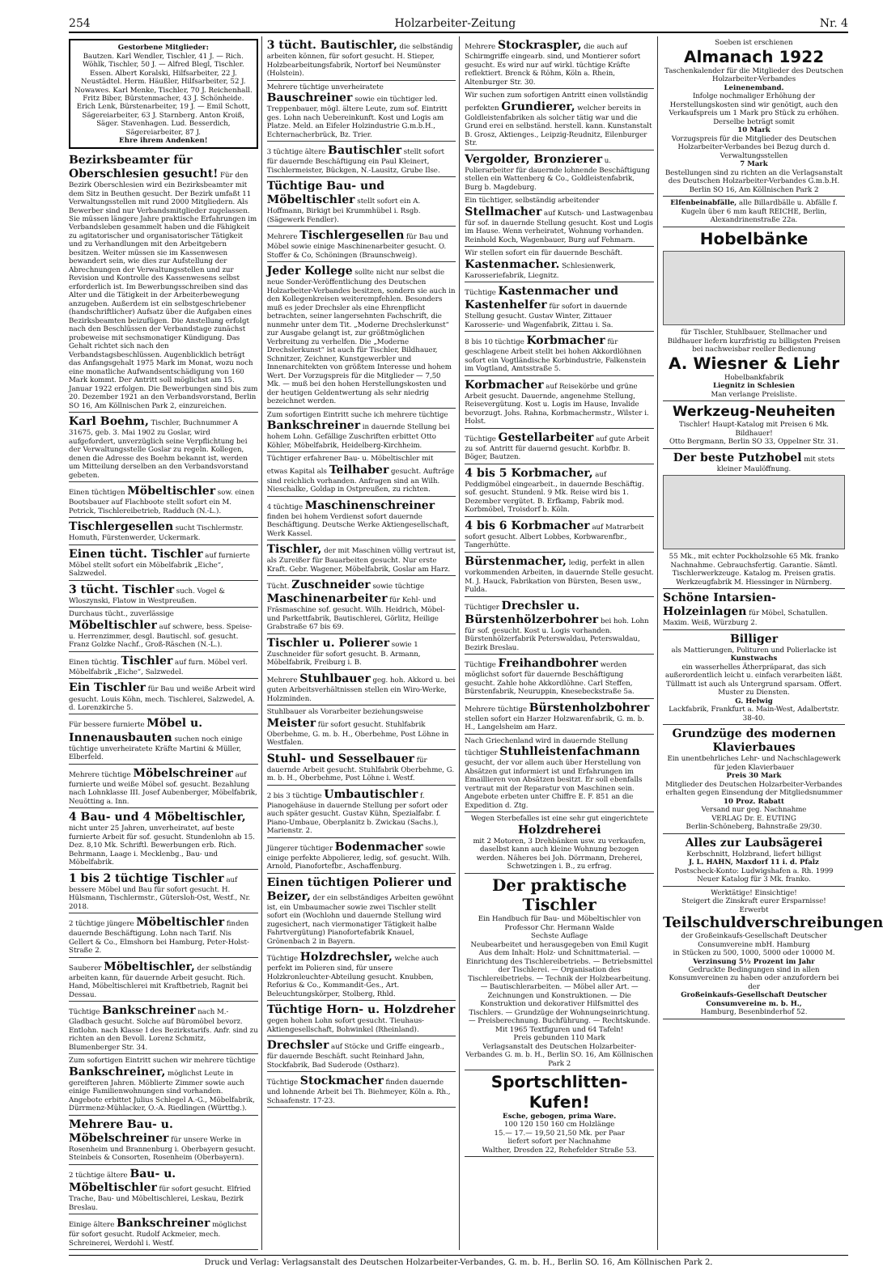254 Holzarbeiter-Zeitung Nr. 4
Gestorbene Mitglieder:
Bautzen. Karl Wendler, Tischler, 41 J. — Rich. Wöhlk, Tischler, 50 J. — Alfred Blegl, Tischler. Essen. Albert Koralski, Hilfsarbeiter, 22 J. Neustädtel. Herm. Häußler, Hilfsarbeiter, 52 J. Nowawes. Karl Menke, Tischler, 70 J. Reichenhall. Fritz Biber, Bürstenmacher, 43 J. Schönheide. Erich Lenk, Bürstenarbeiter, 19 J. — Emil Schott, Sägereiarbeiter, 63 J. Starnberg. Anton Kroiß, Säger. Stavenhagen. Lud. Besserdich, Sägereiarbeiter, 87 J.
Ehre ihrem Andenken!
Bezirksbeamter für Oberschlesien gesucht! Für den Bezirk Oberschlesien wird ein Bezirksbeamter mit dem Sitz in Beuthen gesucht. Der Bezirk umfaßt 11 Verwaltungsstellen mit rund 2000 Mitgliedern. Als Bewerber sind nur Verbandsmitglieder zugelassen. Sie müssen längere Jahre praktische Erfahrungen im Verbandsleben gesammelt haben und die Fähigkeit zu agitatorischer und organisatorischer Tätigkeit und zu Verhandlungen mit den Arbeitgebern besitzen. Weiter müssen sie im Kassenwesen bewandert sein, wie dies zur Aufstellung der Abrechnungen der Verwaltungsstellen und zur Revision und Kontrolle des Kassenwesens selbst erforderlich ist. Im Bewerbungsschreiben sind das Alter und die Tätigkeit in der Arbeiterbewegung anzugeben. Außerdem ist ein selbstgeschriebener (handschriftlicher) Aufsatz über die Aufgaben eines Bezirksbeamten beizufügen. Die Anstellung erfolgt nach den Beschlüssen der Verbandstage zunächst probeweise mit sechsmonatiger Kündigung. Das Gehalt richtet sich nach den Verbandstagsbeschlüssen. Augenblicklich beträgt das Anfangsgehalt 1975 Mark im Monat, wozu noch eine monatliche Aufwandsentschädigung von 160 Mark kommt. Der Antritt soll möglichst am 15. Januar 1922 erfolgen. Die Bewerbungen sind bis zum 20. Dezember 1921 an den Verbandsvorstand, Berlin SO 16, Am Köllnischen Park 2, einzureichen.
Karl Boehm, Tischler, Buchnummer A 31675, geb. 3. Mai 1902 zu Goslar, wird aufgefordert, unverzüglich seine Verpflichtung bei der Verwaltungsstelle Goslar zu regeln. Kollegen, denen die Adresse des Boehm bekannt ist, werden um Mitteilung derselben an den Verbandsvorstand gebeten.
Einen tüchtigen Möbeltischler sow. einen Bootsbauer auf Flachboote stellt sofort ein M. Petrick, Tischlereibetrieb, Radduch (N.-L.).
Tischlergesellen sucht Tischlermstr. Homuth, Fürstenwerder, Uckermark.
Einen tücht. Tischler auf furnierte Möbel stellt sofort ein Möbelfabrik „Eiche“, Salzwedel.
3 tücht. Tischler such. Vogel & Wloszynski, Flatow in Westpreußen.
Durchaus tücht., zuverlässige Möbeltischler auf schwere, bess. Speise- u. Herrenzimmer, desgl. Bautischl. sof. gesucht. Franz Golzke Nachf., Groß-Räschen (N.-L.).
Einen tüchtig. Tischler auf furn. Möbel verl. Möbelfabrik „Eiche“, Salzwedel.
Ein Tischler für Bau und weiße Arbeit wird gesucht. Louis Köhn, mech. Tischlerei, Salzwedel, A. d. Lorenzkirche 5.
Für bessere furnierte Möbel u. Innenausbauten suchen noch einige tüchtige unverheiratete Kräfte Martini & Müller, Elberfeld.
Mehrere tüchtige Möbelschreiner auf furnierte und weiße Möbel sof. gesucht. Bezahlung nach Lohnklasse III. Josef Aubenberger, Möbelfabrik, Neuötting a. Inn.
4 Bau- und 4 Möbeltischler, nicht unter 25 Jahren, unverheiratet, auf beste furnierte Arbeit für sof. gesucht. Stundenlohn ab 15. Dez. 8,10 Mk. Schriftl. Bewerbungen erb. Rich. Behrmann, Laage i. Mecklenbg., Bau- und Möbelfabrik.
1 bis 2 tüchtige Tischler auf bessere Möbel und Bau für sofort gesucht. H. Hülsmann, Tischlermstr., Gütersloh-Ost, Westf., Nr. 2018.
2 tüchtige jüngere Möbeltischler finden dauernde Beschäftigung. Lohn nach Tarif. Nis Gellert & Co., Elmshorn bei Hamburg, Peter-Holst-Straße 2.
Sauberer Möbeltischler, der selbständig arbeiten kann, für dauernde Arbeit gesucht. Rich. Hand, Möbeltischlerei mit Kraftbetrieb, Ragnit bei Dessau.
Tüchtige Bankschreiner nach M.-Gladbach gesucht. Solche auf Büromöbel bevorz. Entlohn. nach Klasse I des Bezirkstarifs. Anfr. sind zu richten an den Bevoll. Lorenz Schmitz, Blumenberger Str. 34.
Zum sofortigen Eintritt suchen wir mehrere tüchtige Bankschreiner, möglichst Leute in gereifteren Jahren. Möblierte Zimmer sowie auch einige Familienwohnungen sind vorhanden. Angebote erbittet Julius Schlegel A.-G., Möbelfabrik, Dürrmenz-Mühlacker, O.-A. Riedlingen (Württbg.).
Mehrere Bau- u. Möbelschreiner für unsere Werke in Rosenheim und Brannenburg i. Oberbayern gesucht. Steinbeis & Consorten, Rosenheim (Oberbayern).
2 tüchtige ältere Bau- u. Möbeltischler für sofort gesucht. Elfried Trache, Bau- und Möbeltischlerei, Leskau, Bezirk Breslau.
Einige ältere Bankschreiner möglichst für sofort gesucht. Rudolf Ackmeier, mech. Schreinerei, Werdohl i. Westf.
3 tücht. Bautischler, die selbständig arbeiten können, für sofort gesucht. H. Stieper, Holzbearbeitungsfabrik, Nortorf bei Neumünster (Holstein).
Mehrere tüchtige unverheiratete Bauschreiner sowie ein tüchtiger led. Treppenbauer, mögl. ältere Leute, zum sof. Eintritt ges. Lohn nach Uebereinkunft. Kost und Logis am Platze. Meld. an Eifeler Holzindustrie G.m.b.H., Echternacherbrück, Bz. Trier.
3 tüchtige ältere Bautischler stellt sofort für dauernde Beschäftigung ein Paul Kleinert, Tischlermeister, Bückgen, N.-Lausitz, Grube Ilse.
Tüchtige Bau- und Möbeltischler stellt sofort ein A. Hoffmann, Birkigt bei Krummhübel i. Rsgb. (Sägewerk Fendler).
Mehrere Tischlergesellen für Bau und Möbel sowie einige Maschinenarbeiter gesucht. O. Stoffer & Co, Schöningen (Braunschweig).
Jeder Kollege sollte nicht nur selbst die neue Sonder-Veröffentlichung des Deutschen Holzarbeiter-Verbandes besitzen, sondern sie auch in den Kollegenkreisen weiterempfehlen. Besonders muß es jeder Drechsler als eine Ehrenpflicht betrachten, seiner langersehnten Fachschrift, die nunmehr unter dem Tit. „Moderne Drechslerkunst“ zur Ausgabe gelangt ist, zur größtmöglichen Verbreitung zu verhelfen. Die „Moderne Drechslerkunst“ ist auch für Tischler, Bildhauer, Schnitzer, Zeichner, Kunstgewerbler und Innenarchitekten von größtem Interesse und hohem Wert. Der Vorzugspreis für die Mitglieder — 7,50 Mk. — muß bei den hohen Herstellungskosten und der heutigen Geldentwertung als sehr niedrig bezeichnet werden.
Zum sofortigen Eintritt suche ich mehrere tüchtige Bankschreiner in dauernde Stellung bei hohem Lohn. Gefällige Zuschriften erbittet Otto Köhler, Möbelfabrik, Heidelberg-Kirchheim.
Tüchtiger erfahrener Bau- u. Möbeltischler mit etwas Kapital als Teilhaber gesucht. Aufträge sind reichlich vorhanden. Anfragen sind an Wilh. Nieschalke, Goldap in Ostpreußen, zu richten.
4 tüchtige Maschinenschreiner finden bei hohem Verdienst sofort dauernde Beschäftigung. Deutsche Werke Aktiengesellschaft, Werk Kassel.
Tischler, der mit Maschinen völlig vertraut ist, als Zureißer für Bauarbeiten gesucht. Nur erste Kraft. Gebr. Wagener, Möbelfabrik, Goslar am Harz.
Tücht. Zuschneider sowie tüchtige Maschinenarbeiter für Kehl- und Fräsmaschine sof. gesucht. Wilh. Heidrich, Möbel- und Parkettfabrik, Bautischlerei, Görlitz, Heilige Grabstraße 67 bis 69.
Tischler u. Polierer sowie 1 Zuschneider für sofort gesucht. B. Armann, Möbelfabrik, Freiburg i. B.
Mehrere Stuhlbauer geg. hoh. Akkord u. bei guten Arbeitsverhältnissen stellen ein Wiro-Werke, Holzminden.
Stuhlbauer als Vorarbeiter beziehungsweise Meister für sofort gesucht. Stuhlfabrik Oberbehme, G. m. b. H., Oberbehme, Post Löhne in Westfalen.
Stuhl- und Sesselbauer für dauernde Arbeit gesucht. Stuhlfabrik Oberbehme, G. m. b. H., Oberbehme, Post Löhne i. Westf.
2 bis 3 tüchtige Umbautischler f. Pianogehäuse in dauernde Stellung per sofort oder auch später gesucht. Gustav Kühn, Spezialfabr. f. Piano-Umbaue, Oberplanitz b. Zwickau (Sachs.), Marienstr. 2.
Jüngerer tüchtiger Bodenmacher sowie einige perfekte Abpolierer, ledig, sof. gesucht. Wilh. Arnold, Pianofortefbr., Aschaffenburg.
Einen tüchtigen Polierer und Beizer, der ein selbständiges Arbeiten gewöhnt ist, ein Umbaumacher sowie zwei Tischler stellt sofort ein (Wochlohn und dauernde Stellung wird zugesichert, nach viermonatiger Tätigkeit halbe Fahrtvergütung) Pianofortefabrik Knauel, Grönenbach 2 in Bayern.
Tüchtige Holzdrechsler, welche auch perfekt im Polieren sind, für unsere Holzkronleuchter-Abteilung gesucht. Knubben, Reforius & Co., Kommandit-Ges., Art. Beleuchtungskörper, Stolberg, Rhld.
Tüchtige Horn- u. Holzdreher gegen hohen Lohn sofort gesucht. Tieuhaus-Aktiengesellschaft, Bohwinkel (Rheinland).
Drechsler auf Stöcke und Griffe eingearb., für dauernde Beschäft. sucht Reinhard Jahn, Stockfabrik, Bad Suderode (Ostharz).
Tüchtige Stockmacher finden dauernde und lohnende Arbeit bei Th. Biehmeyer, Köln a. Rh., Schaafenstr. 17-23.
Mehrere Stockraspler, die auch auf Schirmgriffe eingearb. sind, und Montierer sofort gesucht. Es wird nur auf wirkl. tüchtige Kräfte reflektiert. Brenck & Röhm, Köln a. Rhein, Altenburger Str. 30.
Wir suchen zum sofortigen Antritt einen vollständig perfekten Grundierer, welcher bereits in Goldleistenfabriken als solcher tätig war und die Grund erei en selbständ. herstell. kann. Kunstanstalt B. Grosz, Aktienges., Leipzig-Reudnitz, Eilenburger Str.
Vergolder, Bronzierer u. Polierarbeiter für dauernde lohnende Beschäftigung stellen ein Wattenberg & Co., Goldleistenfabrik, Burg b. Magdeburg.
Ein tüchtiger, selbständig arbeitender Stellmacher auf Kutsch- und Lastwagenbau für sof. in dauernde Stellung gesucht. Kost und Logis im Hause. Wenn verheiratet, Wohnung vorhanden. Reinhold Koch, Wagenbauer, Burg auf Fehmarn.
Wir stellen sofort ein für dauernde Beschäft. Kastenmacher. Schlesienwerk, Karosseriefabrik, Liegnitz.
Tüchtige Kastenmacher und Kastenhelfer für sofort in dauernde Stellung gesucht. Gustav Winter, Zittauer Karosserie- und Wagenfabrik, Zittau i. Sa.
8 bis 10 tüchtige Korbmacher für geschlagene Arbeit stellt bei hohen Akkordlöhnen sofort ein Vogtländische Korbindustrie, Falkenstein im Vogtland, Amtsstraße 5.
Korbmacher auf Reisekörbe und grüne Arbeit gesucht. Dauernde, angenehme Stellung, Reisevergütung. Kost u. Logis im Hause, Invalide bevorzugt. Johs. Rahna, Korbmachermstr., Wilster i. Holst.
Tüchtige Gestellarbeiter auf gute Arbeit zu sof. Antritt für dauernd gesucht. Korbfbr. B. Böger, Bautzen.
4 bis 5 Korbmacher, auf Peddigmöbel eingearbeit., in dauernde Beschäftig. sof. gesucht. Stundenl. 9 Mk. Reise wird bis 1. Dezember vergütet. B. Erfkamp, Fabrik mod. Korbmöbel, Troisdorf b. Köln.
4 bis 6 Korbmacher auf Matrarbeit sofort gesucht. Albert Lobbes, Korbwarenfbr., Tangerhütte.
Bürstenmacher, ledig, perfekt in allen vorkommenden Arbeiten, in dauernde Stelle gesucht. M. J. Hauck, Fabrikation von Bürsten, Besen usw., Fulda.
Tüchtiger Drechsler u. Bürstenhölzerbohrer bei hoh. Lohn für sof. gesucht. Kost u. Logis vorhanden. Bürstenhölzerfabrik Peterswaldau, Peterswaldau, Bezirk Breslau.
Tüchtige Freihandbohrer werden möglichst sofort für dauernde Beschäftigung gesucht. Zahle hohe Akkordlöhne. Carl Steffen, Bürstenfabrik, Neuruppin, Knesebeckstraße 5a.
Mehrere tüchtige Bürstenholzbohrer stellen sofort ein Harzer Holzwarenfabrik, G. m. b. H., Langelsheim am Harz.
Nach Griechenland wird in dauernde Stellung tüchtiger Stuhlleistenfachmann gesucht, der vor allem auch über Herstellung von Absätzen gut informiert ist und Erfahrungen im Emaillieren von Absätzen besitzt. Er soll ebenfalls vertraut mit der Reparatur von Maschinen sein. Angebote erbeten unter Chiffre E. F. 851 an die Expedition d. Ztg.
Wegen Sterbefalles ist eine sehr gut eingerichtete
Holzdreherei
mit 2 Motoren, 3 Drehbänken usw. zu verkaufen, daselbst kann auch kleine Wohnung bezogen werden. Näheres bei Joh. Dörrmann, Dreherei, Schwetzingen i. B., zu erfrag.
Der praktische Tischler
Ein Handbuch für Bau- und Möbeltischler von Professor Chr. Hermann Walde
Sechste Auflage
Neubearbeitet und herausgegeben von Emil Kugit
Aus dem Inhalt: Holz- und Schnittmaterial. — Einrichtung des Tischlereibetriebs. — Betriebsmittel der Tischlerei. — Organisation des Tischlereibetriebs. — Technik der Holzbearbeitung. — Bautischlerarbeiten. — Möbel aller Art. — Zeichnungen und Konstruktionen. — Die Konstruktion und dekorativer Hilfsmittel des Tischlers. — Grundzüge der Wohnungseinrichtung. — Preisberechnung. Buchführung. — Rechtskunde.
Mit 1965 Textfiguren und 64 Tafeln!
Preis gebunden 110 Mark
Verlagsanstalt des Deutschen Holzarbeiter-Verbandes G. m. b. H., Berlin SO. 16, Am Köllnischen Park 2
Sportschlitten-Kufen!
Esche, gebogen, prima Ware.
100 120 150 160 cm Holzlänge
15.— 17.— 19,50 21,50 Mk. per Paar
liefert sofort per Nachnahme
Walther, Dresden 22, Rehefelder Straße 53.
Soeben ist erschienen
Almanach 1922
Taschenkalender für die Mitglieder des Deutschen Holzarbeiter-Verbandes
Leinenemband.
Infolge nochmaliger Erhöhung der Herstellungskosten sind wir genötigt, auch den Verkaufspreis um 1 Mark pro Stück zu erhöhen. Derselbe beträgt somit
10 Mark
Vorzugspreis für die Mitglieder des Deutschen Holzarbeiter-Verbandes bei Bezug durch d. Verwaltungsstellen
7 Mark
Bestellungen sind zu richten an die Verlagsanstalt des Deutschen Holzarbeiter-Verbandes G.m.b.H. Berlin SO 16, Am Köllnischen Park 2
Elfenbeinabfälle, alle Billardbälle u. Abfälle f. Kugeln über 6 mm kauft REICHE, Berlin, Alexandrinenstraße 22a.
Hobelbänke
für Tischler, Stuhlbauer, Stellmacher und Bildhauer liefern kurzfristig zu billigsten Preisen bei nachweisbar reeller Bedienung
A. Wiesner & Liehr
Hobelbankfabrik
Liegnitz in Schlesien
Man verlange Preisliste.
Werkzeug-Neuheiten
Tischler! Haupt-Katalog mit Preisen 6 Mk. Bildhauer!
Otto Bergmann, Berlin SO 33, Oppelner Str. 31.
Der beste Putzhobel mit stets kleiner Maulöffnung.
55 Mk., mit echter Pockholzsohle 65 Mk. franko Nachnahme. Gebrauchsfertig. Garantie. Sämtl. Tischlerwerkzeuge. Katalog m. Preisen gratis.
Werkzeugfabrik M. Hiessinger in Nürnberg.
Schöne Intarsien-Holzeinlagen für Möbel, Schatullen. Maxim. Weiß, Würzburg 2.
Billiger
als Mattierungen, Polituren und Polierlacke ist Kunstwachs
ein wasserhelles Ätherpräparat, das sich außerordentlich leicht u. einfach verarbeiten läßt. Tüllmatt ist auch als Untergrund sparsam. Offert. Muster zu Diensten.
G. Helwig
Lackfabrik, Frankfurt a. Main-West, Adalbertstr. 38-40.
Grundzüge des modernen Klavierbaues
Ein unentbehrliches Lehr- und Nachschlagewerk für jeden Klavierbauer
Preis 30 Mark
Mitglieder des Deutschen Holzarbeiter-Verbandes erhalten gegen Einsendung der Mitgliedsnummer
10 Proz. Rabatt
Versand nur geg. Nachnahme
VERLAG Dr. E. EUTING
Berlin-Schöneberg, Bahnstraße 29/30.
Alles zur Laubsägerei
Kerbschnitt, Holzbrand, liefert billigst
J. L. HAHN, Maxdorf 11 i. d. Pfalz
Postscheck-Konto: Ludwigshafen a. Rh. 1999
Neuer Katalog für 3 Mk. franko.
Werktätige! Einsichtige!
Steigert die Zinskraft eurer Ersparnisse!
Erwerbt
Teilschuldverschreibungen
der Großeinkaufs-Gesellschaft Deutscher Consumvereine mbH. Hamburg
in Stücken zu 500, 1000, 5000 oder 10000 M.
Verzinsung 5½ Prozent im Jahr
Gedruckte Bedingungen sind in allen Konsumvereinen zu haben oder anzufordern bei der
Großeinkaufs-Gesellschaft Deutscher Consumvereine m. b. H.,
Hamburg, Besenbinderhof 52.
Druck und Verlag: Verlagsanstalt des Deutschen Holzarbeiter-Verbandes, G. m. b. H., Berlin SO. 16, Am Köllnischen Park 2.